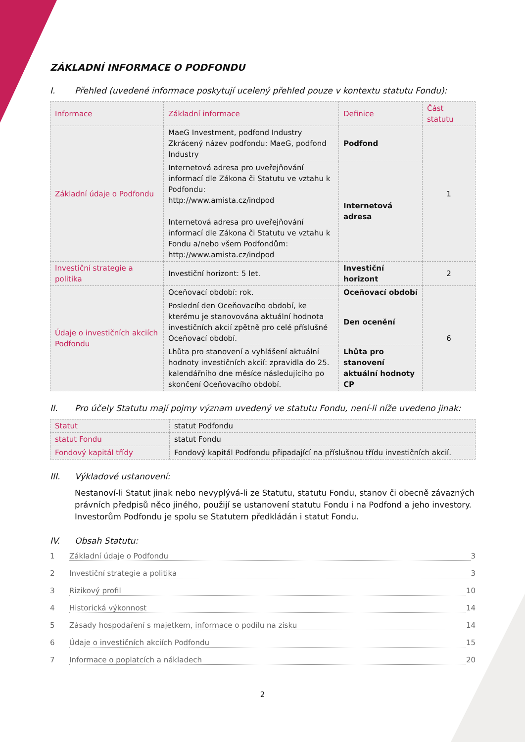ZÁKLADNÍ INFORMACE O PODFONDU
I. Přehled (uvedené informace poskytují ucelený přehled pouze v kontextu statutu Fondu):
| Informace | Základní informace | Definice | Část statutu |
| Základní údaje o Podfondu | MaeG Investment, podfond Industry Zkrácený název podfondu: MaeG, podfond Industry | Podfond | 1 |
| | Internetová adresa pro uveřejňování informací dle Zákona či Statutu ve vztahu k Podfondu: http://www.amista.cz/indpod Internetová adresa pro uveřejňování informací dle Zákona či Statutu ve vztahu k Fondu a/nebo všem Podfondům: http://www.amista.cz/indpod | Internetová adresa | |
| Investiční strategie a politika | Investiční horizont: 5 let. | Investiční horizont | 2 |
| Údaje o investičních akciích Podfondu | Oceňovací období: rok. | Oceňovací období | 6 |
| | Poslední den Oceňovacího období, ke kterému je stanovována aktuální hodnota investičních akcií zpětně pro celé příslušné Oceňovací období. | Den ocenění | |
| | Lhůta pro stanovení a vyhlášení aktuální hodnoty investičních akcií: zpravidla do 25. kalendářního dne měsíce následujícího po skončení Oceňovacího období. | Lhůta pro stanovení aktuální hodnoty CP | |
II. Pro účely Statutu mají pojmy význam uvedený ve statutu Fondu, není-li níže uvedeno jinak:
| Statut | statut Podfondu |
| statut Fondu | statut Fondu |
| Fondový kapitál třídy | Fondový kapitál Podfondu připadající na příslušnou třídu investičních akcií. |
III. Výkladové ustanovení:
Nestanoví-li Statut jinak nebo nevyplývá-li ze Statutu, statutu Fondu, stanov či obecně závazných právních předpisů něco jiného, použijí se ustanovení statutu Fondu i na Podfond a jeho investory. Investorům Podfondu je spolu se Statutem předkládán i statut Fondu.
IV. Obsah Statutu:
1 Základní údaje o Podfondu 3
2 Investiční strategie a politika 3
3 Rizikový profil 10
4 Historická výkonnost 14
5 Zásady hospodaření s majetkem, informace o podílu na zisku 14
6 Údaje o investičních akciích Podfondu 15
7 Informace o poplatcích a nákladech 20
2